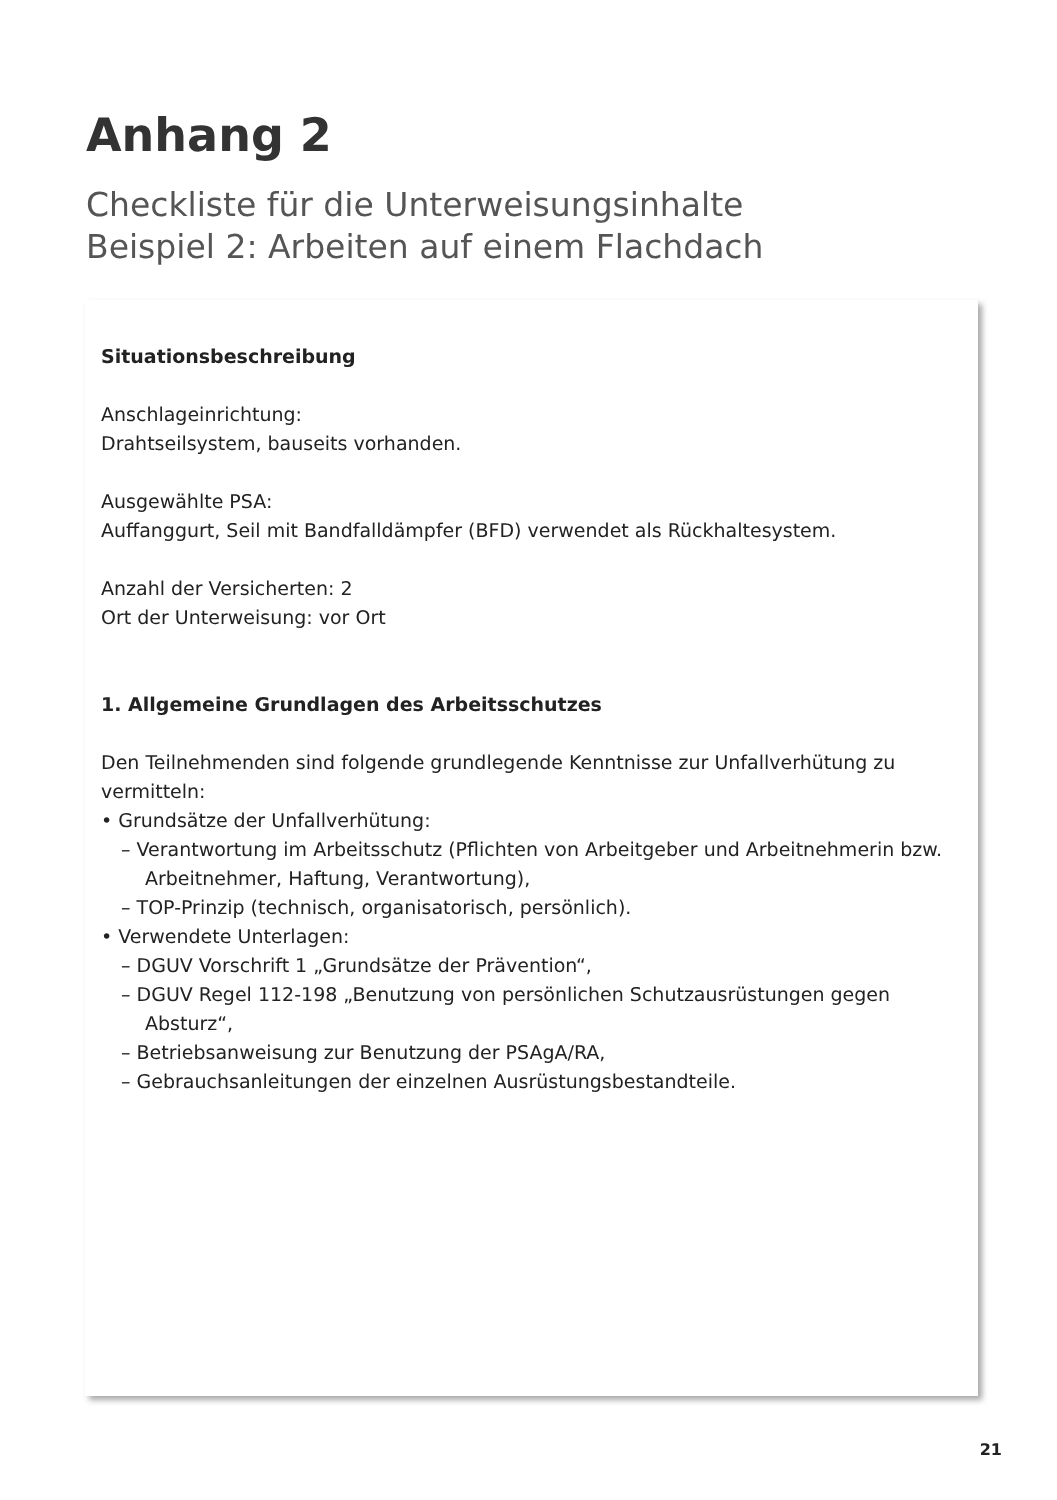Anhang 2
Checkliste für die Unterweisungsinhalte
Beispiel 2: Arbeiten auf einem Flachdach
Situationsbeschreibung
Anschlageinrichtung:
Drahtseilsystem, bauseits vorhanden.
Ausgewählte PSA:
Auffanggurt, Seil mit Bandfalldämpfer (BFD) verwendet als Rückhaltesystem.
Anzahl der Versicherten: 2
Ort der Unterweisung: vor Ort
1. Allgemeine Grundlagen des Arbeitsschutzes
Den Teilnehmenden sind folgende grundlegende Kenntnisse zur Unfallverhütung zu vermitteln:
• Grundsätze der Unfallverhütung:
– Verantwortung im Arbeitsschutz (Pflichten von Arbeitgeber und Arbeitnehmerin bzw. Arbeitnehmer, Haftung, Verantwortung),
– TOP-Prinzip (technisch, organisatorisch, persönlich).
• Verwendete Unterlagen:
– DGUV Vorschrift 1 „Grundsätze der Prävention“,
– DGUV Regel 112-198 „Benutzung von persönlichen Schutzausrüstungen gegen Absturz“,
– Betriebsanweisung zur Benutzung der PSAgA/RA,
– Gebrauchsanleitungen der einzelnen Ausrüstungsbestandteile.
21